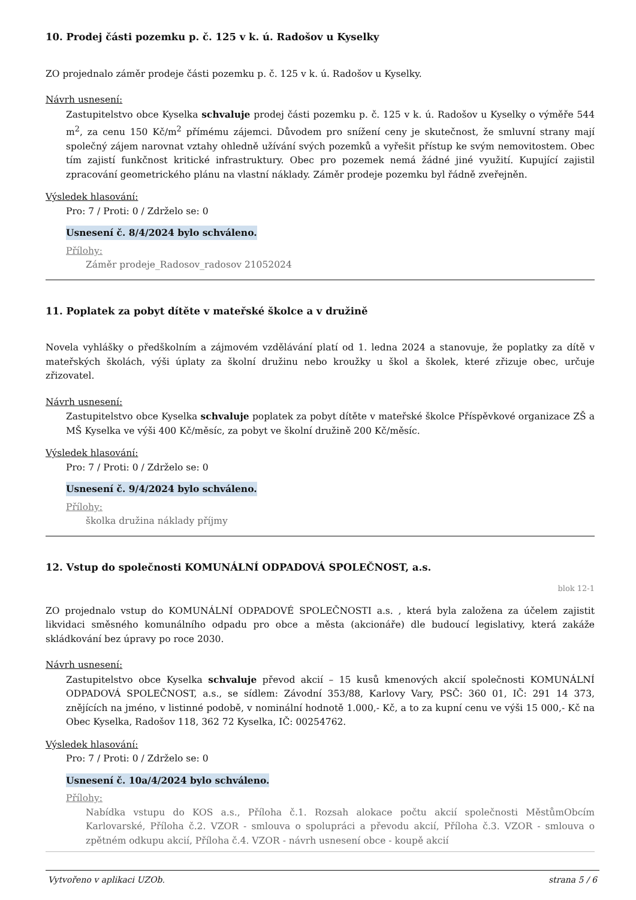10. Prodej části pozemku p. č. 125 v k. ú. Radošov u Kyselky
ZO projednalo záměr prodeje části pozemku p. č. 125 v k. ú. Radošov u Kyselky.
Návrh usnesení:
Zastupitelstvo obce Kyselka schvaluje prodej části pozemku p. č. 125 v k. ú. Radošov u Kyselky o výměře 544 m<sup>2</sup>, za cenu 150 Kč/m<sup>2</sup> přímému zájemci. Důvodem pro snížení ceny je skutečnost, že smluvní strany mají společný zájem narovnat vztahy ohledně užívání svých pozemků a vyřešit přístup ke svým nemovitostem. Obec tím zajistí funkčnost kritické infrastruktury. Obec pro pozemek nemá žádné jiné využití. Kupující zajistil zpracování geometrického plánu na vlastní náklady. Záměr prodeje pozemku byl řádně zveřejněn.
Výsledek hlasování:
Pro: 7 / Proti: 0 / Zdrželo se: 0
Usnesení č. 8/4/2024 bylo schváleno.
Přílohy:
Záměr prodeje_Radosov_radosov 21052024
11. Poplatek za pobyt dítěte v mateřské školce a v družině
Novela vyhlášky o předškolním a zájmovém vzdělávání platí od 1. ledna 2024 a stanovuje, že poplatky za dítě v mateřských školách, výši úplaty za školní družinu nebo kroužky u škol a školek, které zřizuje obec, určuje zřizovatel.
Návrh usnesení:
Zastupitelstvo obce Kyselka schvaluje poplatek za pobyt dítěte v mateřské školce Příspěvkové organizace ZŠ a MŠ Kyselka ve výši 400 Kč/měsíc, za pobyt ve školní družině 200 Kč/měsíc.
Výsledek hlasování:
Pro: 7 / Proti: 0 / Zdrželo se: 0
Usnesení č. 9/4/2024 bylo schváleno.
Přílohy:
školka družina náklady příjmy
12. Vstup do společnosti KOMUNÁLNÍ ODPADOVÁ SPOLEČNOST, a.s.
blok 12-1
ZO projednalo vstup do KOMUNÁLNÍ ODPADOVÉ SPOLEČNOSTI a.s. , která byla založena za účelem zajistit likvidaci směsného komunálního odpadu pro obce a města (akcionáře) dle budoucí legislativy, která zakáže skládkování bez úpravy po roce 2030.
Návrh usnesení:
Zastupitelstvo obce Kyselka schvaluje převod akcií – 15 kusů kmenových akcií společnosti KOMUNÁLNÍ ODPADOVÁ SPOLEČNOST, a.s., se sídlem: Závodní 353/88, Karlovy Vary, PSČ: 360 01, IČ: 291 14 373, znějících na jméno, v listinné podobě, v nominální hodnotě 1.000,- Kč, a to za kupní cenu ve výši 15 000,- Kč na Obec Kyselka, Radošov 118, 362 72 Kyselka, IČ: 00254762.
Výsledek hlasování:
Pro: 7 / Proti: 0 / Zdrželo se: 0
Usnesení č. 10a/4/2024 bylo schváleno.
Přílohy:
Nabídka vstupu do KOS a.s., Příloha č.1. Rozsah alokace počtu akcií společnosti MěstůmObcím Karlovarské, Příloha č.2. VZOR - smlouva o spolupráci a převodu akcií, Příloha č.3. VZOR - smlouva o zpětném odkupu akcií, Příloha č.4. VZOR - návrh usnesení obce - koupě akcií
Vytvořeno v aplikaci UZOb. strana 5 / 6